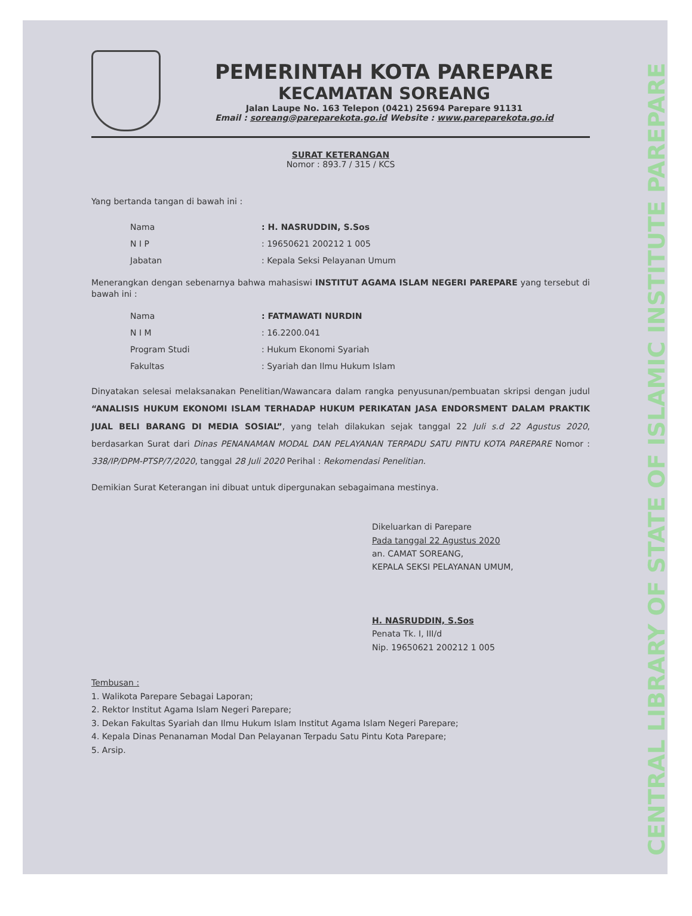CENTRAL LIBRARY OF STATE OF ISLAMIC INSTITUTE PAREPARE
PEMERINTAH KOTA PAREPARE
KECAMATAN SOREANG
Jalan Laupe No. 163 Telepon (0421) 25694 Parepare 91131
Email : soreang@pareparekota.go.id Website : www.pareparekota.go.id
SURAT KETERANGAN
Nomor : 893.7 / 315 / KCS
Yang bertanda tangan di bawah ini :
| Nama | : H. NASRUDDIN, S.Sos |
| N I P | : 19650621 200212 1 005 |
| Jabatan | : Kepala Seksi Pelayanan Umum |
Menerangkan dengan sebenarnya bahwa mahasiswi INSTITUT AGAMA ISLAM NEGERI PAREPARE yang tersebut di bawah ini :
| Nama | : FATMAWATI NURDIN |
| N I M | : 16.2200.041 |
| Program Studi | : Hukum Ekonomi Syariah |
| Fakultas | : Syariah dan Ilmu Hukum Islam |
Dinyatakan selesai melaksanakan Penelitian/Wawancara dalam rangka penyusunan/pembuatan skripsi dengan judul “ANALISIS HUKUM EKONOMI ISLAM TERHADAP HUKUM PERIKATAN JASA ENDORSMENT DALAM PRAKTIK JUAL BELI BARANG DI MEDIA SOSIAL”, yang telah dilakukan sejak tanggal 22 Juli s.d 22 Agustus 2020, berdasarkan Surat dari Dinas PENANAMAN MODAL DAN PELAYANAN TERPADU SATU PINTU KOTA PAREPARE Nomor : 338/IP/DPM-PTSP/7/2020, tanggal 28 Juli 2020 Perihal : Rekomendasi Penelitian.
Demikian Surat Keterangan ini dibuat untuk dipergunakan sebagaimana mestinya.
Dikeluarkan di Parepare
Pada tanggal 22 Agustus 2020
an. CAMAT SOREANG,
KEPALA SEKSI PELAYANAN UMUM,
H. NASRUDDIN, S.Sos
Penata Tk. I, III/d
Nip. 19650621 200212 1 005
Tembusan :
1. Walikota Parepare Sebagai Laporan;
2. Rektor Institut Agama Islam Negeri Parepare;
3. Dekan Fakultas Syariah dan Ilmu Hukum Islam Institut Agama Islam Negeri Parepare;
4. Kepala Dinas Penanaman Modal Dan Pelayanan Terpadu Satu Pintu Kota Parepare;
5. Arsip.